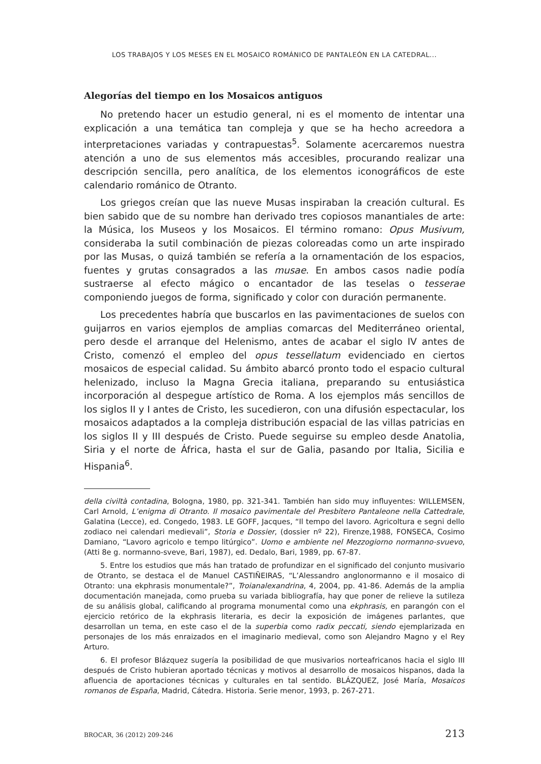LOS TRABAJOS Y LOS MESES EN EL MOSAICO ROMÁNICO DE PANTALEÓN EN LA CATEDRAL...
Alegorías del tiempo en los Mosaicos antiguos
No pretendo hacer un estudio general, ni es el momento de intentar una explicación a una temática tan compleja y que se ha hecho acreedora a interpretaciones variadas y contrapuestas<sup>5</sup>. Solamente acercaremos nuestra atención a uno de sus elementos más accesibles, procurando realizar una descripción sencilla, pero analítica, de los elementos iconográficos de este calendario románico de Otranto.
Los griegos creían que las nueve Musas inspiraban la creación cultural. Es bien sabido que de su nombre han derivado tres copiosos manantiales de arte: la Música, los Museos y los Mosaicos. El término romano: Opus Musivum, consideraba la sutil combinación de piezas coloreadas como un arte inspirado por las Musas, o quizá también se refería a la ornamentación de los espacios, fuentes y grutas consagrados a las musae. En ambos casos nadie podía sustraerse al efecto mágico o encantador de las teselas o tesserae componiendo juegos de forma, significado y color con duración permanente.
Los precedentes habría que buscarlos en las pavimentaciones de suelos con guijarros en varios ejemplos de amplias comarcas del Mediterráneo oriental, pero desde el arranque del Helenismo, antes de acabar el siglo IV antes de Cristo, comenzó el empleo del opus tessellatum evidenciado en ciertos mosaicos de especial calidad. Su ámbito abarcó pronto todo el espacio cultural helenizado, incluso la Magna Grecia italiana, preparando su entusiástica incorporación al despegue artístico de Roma. A los ejemplos más sencillos de los siglos II y I antes de Cristo, les sucedieron, con una difusión espectacular, los mosaicos adaptados a la compleja distribución espacial de las villas patricias en los siglos II y III después de Cristo. Puede seguirse su empleo desde Anatolia, Siria y el norte de África, hasta el sur de Galia, pasando por Italia, Sicilia e Hispania<sup>6</sup>.
della civiltà contadina, Bologna, 1980, pp. 321-341. También han sido muy influyentes: WILLEMSEN, Carl Arnold, L’enigma di Otranto. Il mosaico pavimentale del Presbitero Pantaleone nella Cattedrale, Galatina (Lecce), ed. Congedo, 1983. LE GOFF, Jacques, “Il tempo del lavoro. Agricoltura e segni dello zodiaco nei calendari medievali”, Storia e Dossier, (dossier nº 22), Firenze,1988, FONSECA, Cosimo Damiano, “Lavoro agricolo e tempo litúrgico”. Uomo e ambiente nel Mezzogiorno normanno-svuevo, (Atti 8e g. normanno-sveve, Bari, 1987), ed. Dedalo, Bari, 1989, pp. 67-87.
5. Entre los estudios que más han tratado de profundizar en el significado del conjunto musivario de Otranto, se destaca el de Manuel CASTIÑEIRAS, “L’Alessandro anglonormanno e il mosaico di Otranto: una ekphrasis monumentale?”, Troianalexandrina, 4, 2004, pp. 41-86. Además de la amplia documentación manejada, como prueba su variada bibliografía, hay que poner de relieve la sutileza de su análisis global, calificando al programa monumental como una ekphrasis, en parangón con el ejercicio retórico de la ekphrasis literaria, es decir la exposición de imágenes parlantes, que desarrollan un tema, en este caso el de la superbia como radix peccati, siendo ejemplarizada en personajes de los más enraizados en el imaginario medieval, como son Alejandro Magno y el Rey Arturo.
6. El profesor Blázquez sugería la posibilidad de que musivarios norteafricanos hacia el siglo III después de Cristo hubieran aportado técnicas y motivos al desarrollo de mosaicos hispanos, dada la afluencia de aportaciones técnicas y culturales en tal sentido. BLÁZQUEZ, José María, Mosaicos romanos de España, Madrid, Cátedra. Historia. Serie menor, 1993, p. 267-271.
BROCAR, 36 (2012) 209-246 213